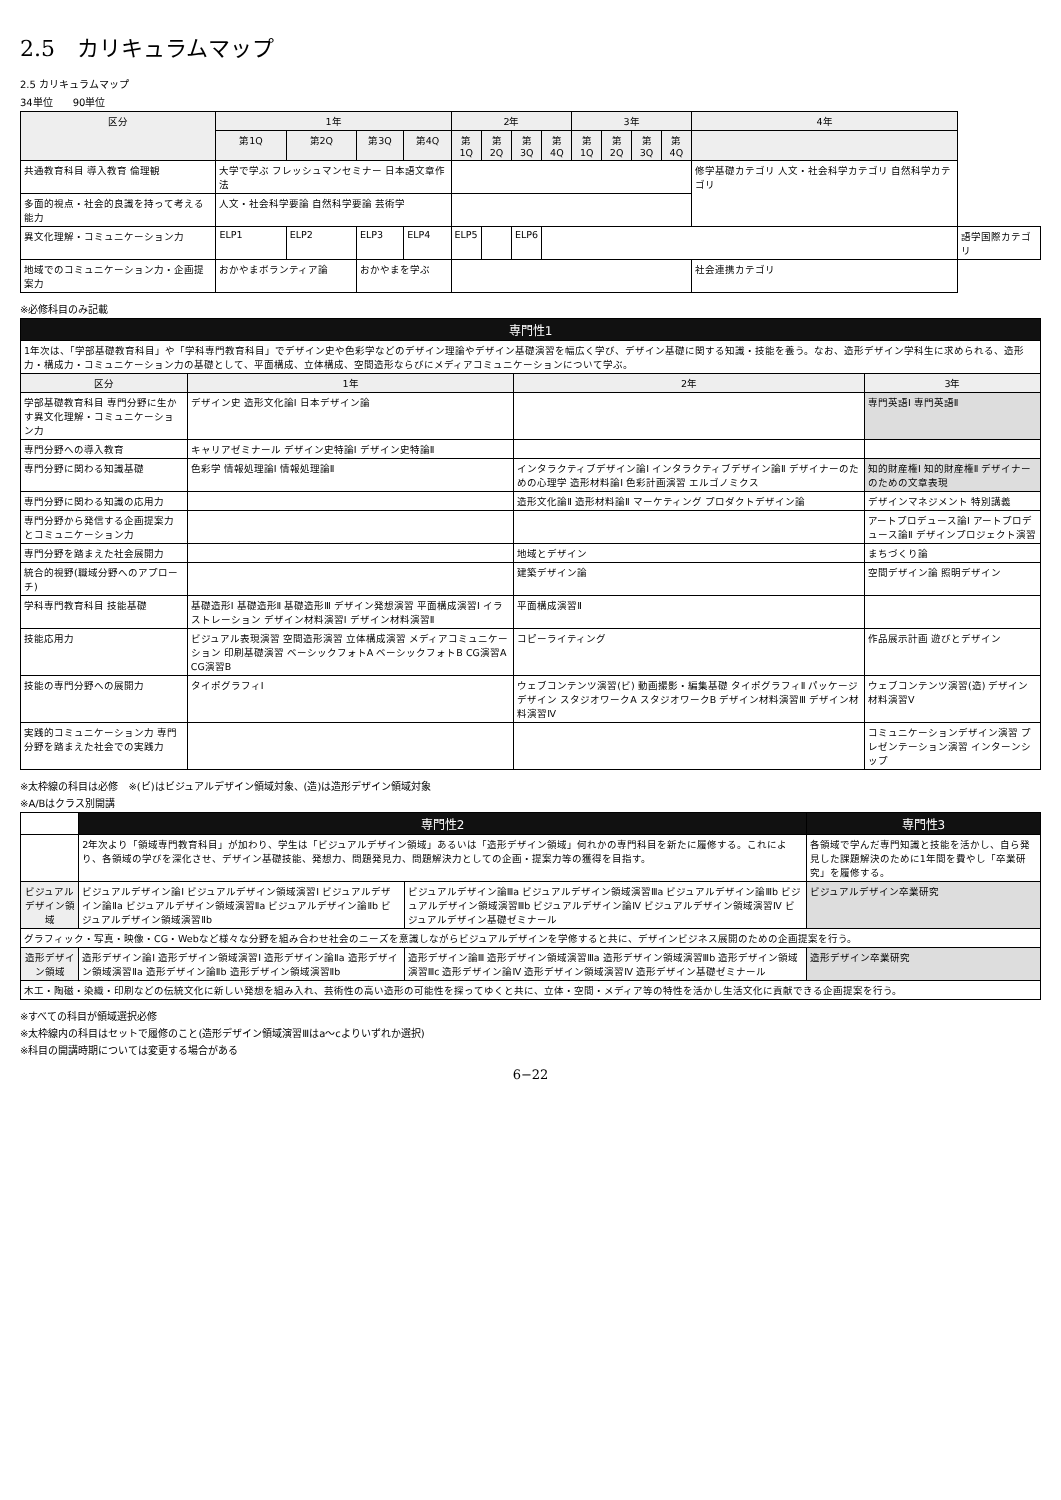2.5　カリキュラムマップ
2.5 カリキュラムマップ
34単位　　90単位
| 区分 | 1年 | | | | 2年 | | | | 3年 | | | | 4年 | |
| --- | --- | --- | --- | --- | --- | --- | --- | --- | --- | --- | --- | --- | --- | --- |
| | 第1Q | 第2Q | 第3Q | 第4Q | 第1Q | 第2Q | 第3Q | 第4Q | 第1Q | 第2Q | 第3Q | 第4Q | | |
| 共通教育科目 導入教育 倫理観 | 大学で学ぶ フレッシュマンセミナー 日本語文章作法 | | | | | | | | | | | | 修学基礎カテゴリ 人文・社会科学カテゴリ 自然科学カテゴリ | |
| 多面的視点・社会的良識を持って考える能力 | 人文・社会科学要論 自然科学要論 芸術学 | | | | | | | | | | | | | |
| 異文化理解・コミュニケーション力 | ELP1 | ELP2 | ELP3 | ELP4 | ELP5 | | ELP6 | | | | | | | 語学国際カテゴリ |
| 地域でのコミュニケーション力・企画提案力 | おかやまボランティア論 | | おかやまを学ぶ | | | | | | | | | | 社会連携カテゴリ | |
※必修科目のみ記載
| 専門性1 | | | |
| 1年次は、「学部基礎教育科目」や「学科専門教育科目」でデザイン史や色彩学などのデザイン理論やデザイン基礎演習を幅広く学び、デザイン基礎に関する知識・技能を養う。なお、造形デザイン学科生に求められる、造形力・構成力・コミュニケーション力の基礎として、平面構成、立体構成、空間造形ならびにメディアコミュニケーションについて学ぶ。 | | | |
| 区分 | 1年 | 2年 | 3年 |
| 学部基礎教育科目 専門分野に生かす異文化理解・コミュニケーション力 | デザイン史 造形文化論Ⅰ 日本デザイン論 | | 専門英語Ⅰ 専門英語Ⅱ |
| 専門分野への導入教育 | キャリアゼミナール デザイン史特論Ⅰ デザイン史特論Ⅱ | | |
| 専門分野に関わる知識基礎 | 色彩学 情報処理論Ⅰ 情報処理論Ⅱ | インタラクティブデザイン論Ⅰ インタラクティブデザイン論Ⅱ デザイナーのための心理学 造形材料論Ⅰ 色彩計画演習 エルゴノミクス | 知的財産権Ⅰ 知的財産権Ⅱ デザイナーのための文章表現 |
| 専門分野に関わる知識の応用力 | | 造形文化論Ⅱ 造形材料論Ⅱ マーケティング プロダクトデザイン論 | デザインマネジメント 特別講義 |
| 専門分野から発信する企画提案力とコミュニケーション力 | | | アートプロデュース論Ⅰ アートプロデュース論Ⅱ デザインプロジェクト演習 |
| 専門分野を踏まえた社会展開力 | | 地域とデザイン | まちづくり論 |
| 統合的視野(職域分野へのアプローチ) | | 建築デザイン論 | 空間デザイン論 照明デザイン |
| 学科専門教育科目 技能基礎 | 基礎造形Ⅰ 基礎造形Ⅱ 基礎造形Ⅲ デザイン発想演習 平面構成演習Ⅰ イラストレーション デザイン材料演習Ⅰ デザイン材料演習Ⅱ | 平面構成演習Ⅱ | |
| 技能応用力 | ビジュアル表現演習 空間造形演習 立体構成演習 メディアコミュニケーション 印刷基礎演習 ベーシックフォトA ベーシックフォトB CG演習A CG演習B | コピーライティング | 作品展示計画 遊びとデザイン |
| 技能の専門分野への展開力 | タイポグラフィⅠ | ウェブコンテンツ演習(ビ) 動画撮影・編集基礎 タイポグラフィⅡ パッケージデザイン スタジオワークA スタジオワークB デザイン材料演習Ⅲ デザイン材料演習Ⅳ | ウェブコンテンツ演習(造) デザイン材料演習Ⅴ |
| 実践的コミュニケーション力 専門分野を踏まえた社会での実践力 | | | コミュニケーションデザイン演習 プレゼンテーション演習 インターンシップ |
※太枠線の科目は必修　※(ビ)はビジュアルデザイン領域対象、(造)は造形デザイン領域対象
※A/Bはクラス別開講
| | 専門性2 | | 専門性3 |
| | 2年次より「領域専門教育科目」が加わり、学生は「ビジュアルデザイン領域」あるいは「造形デザイン領域」何れかの専門科目を新たに履修する。これにより、各領域の学びを深化させ、デザイン基礎技能、発想力、問題発見力、問題解決力としての企画・提案力等の獲得を目指す。 | | 各領域で学んだ専門知識と技能を活かし、自ら発見した課題解決のために1年間を費やし「卒業研究」を履修する。 |
| ビジュアルデザイン領域 | ビジュアルデザイン論Ⅰ ビジュアルデザイン領域演習Ⅰ ビジュアルデザイン論Ⅱa ビジュアルデザイン領域演習Ⅱa ビジュアルデザイン論Ⅱb ビジュアルデザイン領域演習Ⅱb | ビジュアルデザイン論Ⅲa ビジュアルデザイン領域演習Ⅲa ビジュアルデザイン論Ⅲb ビジュアルデザイン領域演習Ⅲb ビジュアルデザイン論Ⅳ ビジュアルデザイン領域演習Ⅳ ビジュアルデザイン基礎ゼミナール | ビジュアルデザイン卒業研究 |
| グラフィック・写真・映像・CG・Webなど様々な分野を組み合わせ社会のニーズを意識しながらビジュアルデザインを学修すると共に、デザインビジネス展開のための企画提案を行う。 | | | |
| 造形デザイン領域 | 造形デザイン論Ⅰ 造形デザイン領域演習Ⅰ 造形デザイン論Ⅱa 造形デザイン領域演習Ⅱa 造形デザイン論Ⅱb 造形デザイン領域演習Ⅱb | 造形デザイン論Ⅲ 造形デザイン領域演習Ⅲa 造形デザイン領域演習Ⅲb 造形デザイン領域演習Ⅲc 造形デザイン論Ⅳ 造形デザイン領域演習Ⅳ 造形デザイン基礎ゼミナール | 造形デザイン卒業研究 |
| 木工・陶磁・染織・印刷などの伝統文化に新しい発想を組み入れ、芸術性の高い造形の可能性を探ってゆくと共に、立体・空間・メディア等の特性を活かし生活文化に貢献できる企画提案を行う。 | | | |
※すべての科目が領域選択必修
※太枠線内の科目はセットで履修のこと(造形デザイン領域演習Ⅲはa〜cよりいずれか選択)
※科目の開講時期については変更する場合がある
6−22